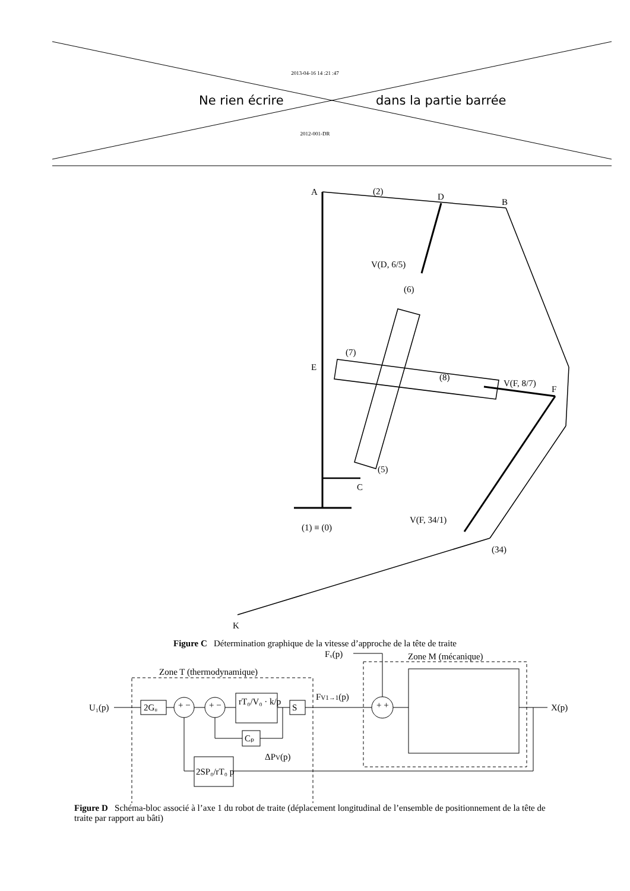2013-04-16 14 :21 :47
Ne rien écrire dans la partie barrée
2012-001-DR
A
(2)
D
B
V(D, 6/5)
(6)
(7)
E
(8)
V(F, 8/7)
F
(5)
C
(1) ≡ (0)
V(F, 34/1)
(34)
K
Figure C Détermination graphique de la vitesse d’approche de la tête de traite
U₁(p)
Fₓ(p)
Zone T (thermodynamique)
Zone M (mécanique)
2Gᵤ
rT₀/V₀ · k/p
S
FV1→1(p)
Cₚ
ΔPV(p)
2SP₀/rT₀ p
X(p)
+ −
+ −
+ +
Figure D Schéma-bloc associé à l’axe 1 du robot de traite (déplacement longitudinal de l’ensemble de positionnement de la tête de traite par rapport au bâti)